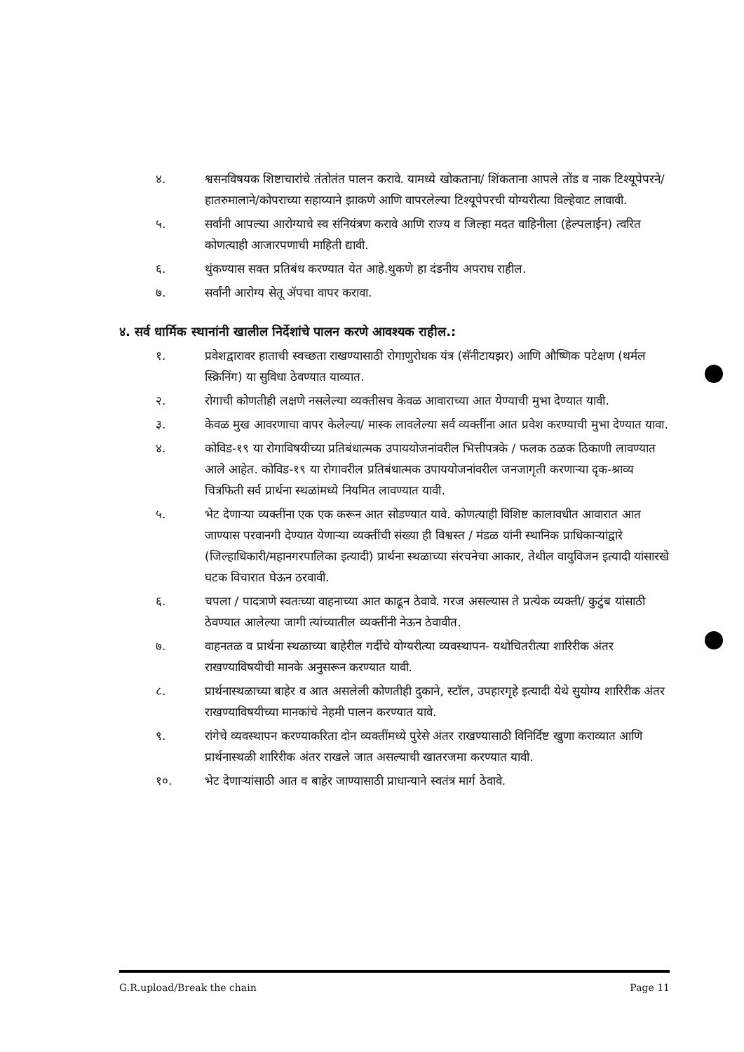४. श्वसनविषयक शिष्टाचारांचे तंतोतंत पालन करावे. यामध्ये खोकताना/ शिंकताना आपले तोंड व नाक टिश्यूपेपरने/हातरुमालाने/कोपराच्या सहाय्याने झाकणे आणि वापरलेल्या टिश्यूपेपरची योग्यरीत्या विल्हेवाट लावावी.
५. सर्वांनी आपल्या आरोग्याचे स्व संनियंत्रण करावे आणि राज्य व जिल्हा मदत वाहिनीला (हेल्पलाईन) त्वरित कोणत्याही आजारपणाची माहिती द्यावी.
६. थुंकण्यास सक्त प्रतिबंध करण्यात येत आहे.थुकणे हा दंडनीय अपराध राहील.
७. सर्वांनी आरोग्य सेतू ॲपचा वापर करावा.
४. सर्व धार्मिक स्थानांनी खालील निर्देशांचे पालन करणे आवश्यक राहील.:
१. प्रवेशद्वारावर हाताची स्वच्छता राखण्यासाठी रोगाणुरोधक यंत्र (सॅनीटायझर) आणि औष्णिक पटेक्षण (थर्मल स्क्रिनिंग) या सुविधा ठेवण्यात याव्यात.
२. रोगाची कोणतीही लक्षणे नसलेल्या व्यक्तीसच केवळ आवाराच्या आत येण्याची मुभा देण्यात यावी.
३. केवळ मुख आवरणाचा वापर केलेल्या/ मास्क लावलेल्या सर्व व्यक्तींना आत प्रवेश करण्याची मुभा देण्यात यावा.
४. कोविड-१९ या रोगाविषयीच्या प्रतिबंधात्मक उपाययोजनांवरील भित्तीपत्रके / फलक ठळक ठिकाणी लावण्यात आले आहेत. कोविड-१९ या रोगावरील प्रतिबंधात्मक उपाययोजनांवरील जनजागृती करणाऱ्या दृक-श्राव्य चित्रफिती सर्व प्रार्थना स्थळांमध्ये नियमित लावण्यात यावी.
५. भेट देणाऱ्या व्यक्तींना एक एक करून आत सोडण्यात यावे. कोणत्याही विशिष्ट कालावधीत आवारात आत जाण्यास परवानगी देण्यात येणाऱ्या व्यक्तींची संख्या ही विश्वस्त / मंडळ यांनी स्थानिक प्राधिकाऱ्यांद्वारे (जिल्हाधिकारी/महानगरपालिका इत्यादी) प्रार्थना स्थळाच्या संरचनेचा आकार, तेथील वायुविजन इत्यादी यांसारखे घटक विचारात घेऊन ठरवावी.
६. चपला / पादत्राणे स्वतःच्या वाहनाच्या आत काढून ठेवावे. गरज असल्यास ते प्रत्येक व्यक्ती/ कुटुंब यांसाठी ठेवण्यात आलेल्या जागी त्यांच्यातील व्यक्तींनी नेऊन ठेवावीत.
७. वाहनतळ व प्रार्थना स्थळाच्या बाहेरील गर्दीचे योग्यरीत्या व्यवस्थापन- यथोचितरीत्या शारिरीक अंतर राखण्याविषयीची मानके अनुसरून करण्यात यावी.
८. प्रार्थनास्थळाच्या बाहेर व आत असलेली कोणतीही दुकाने, स्टॉल, उपहारगृहे इत्यादी येथे सुयोग्य शारिरीक अंतर राखण्याविषयीच्या मानकांचे नेहमी पालन करण्यात यावे.
९. रांगेचे व्यवस्थापन करण्याकरिता दोन व्यक्तींमध्ये पुरेसे अंतर राखण्यासाठी विनिर्दिष्ट खुणा कराव्यात आणि प्रार्थनास्थळी शारिरीक अंतर राखले जात असल्याची खातरजमा करण्यात यावी.
१०. भेट देणाऱ्यांसाठी आत व बाहेर जाण्यासाठी प्राधान्याने स्वतंत्र मार्ग ठेवावे.
G.R.upload/Break the chain Page 11